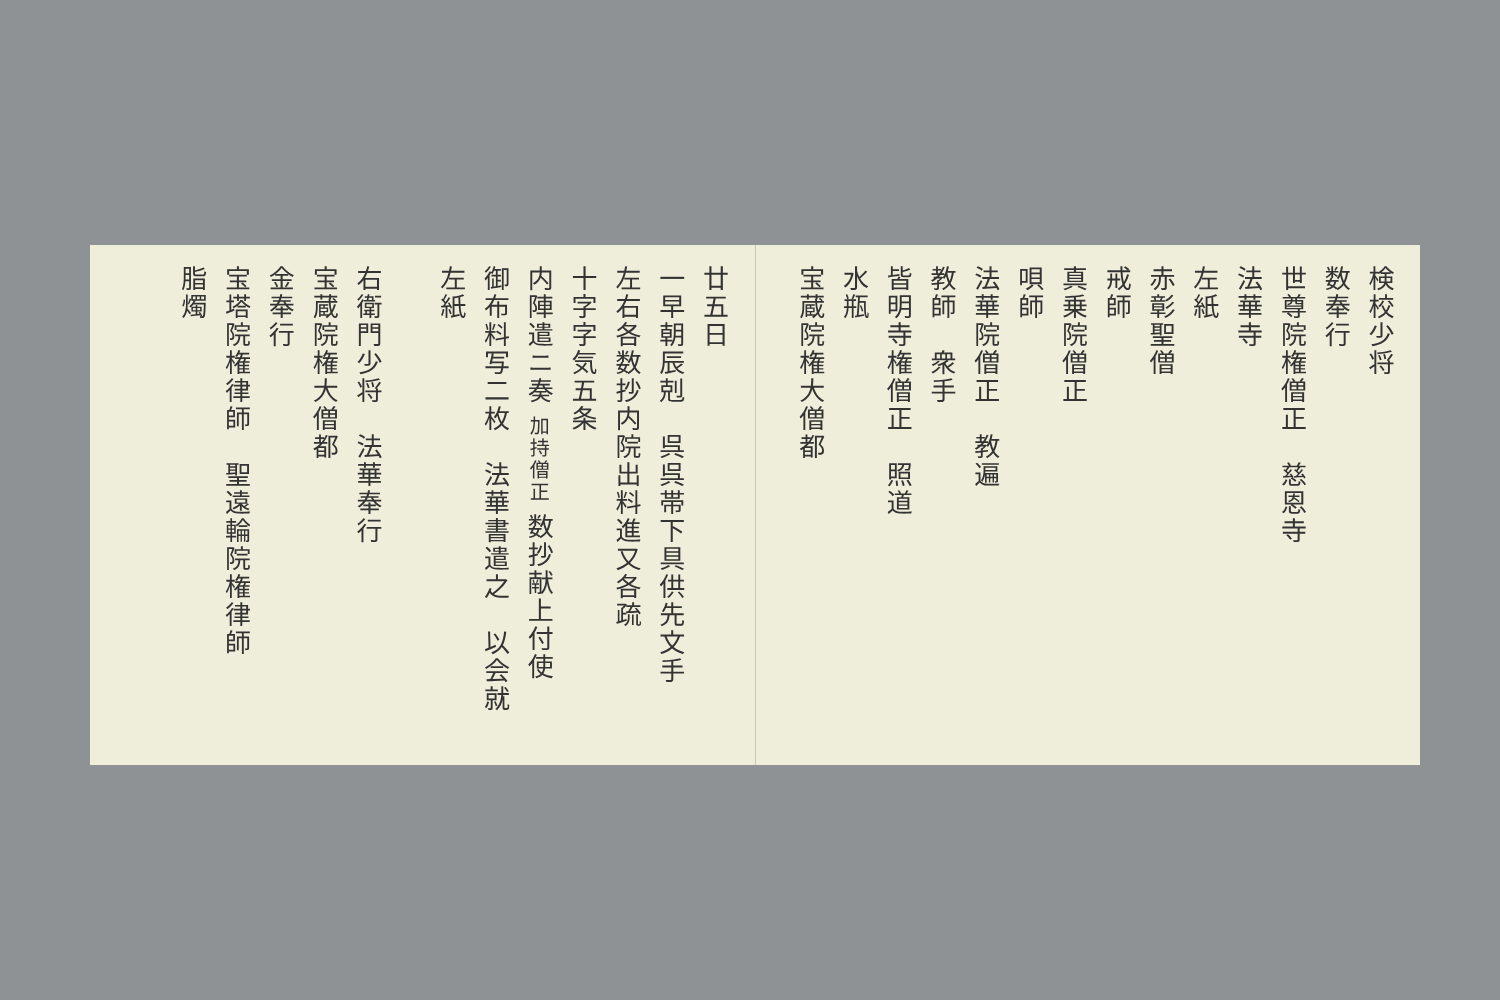廿五日
一早朝辰剋　呉呉帯下具供先文手
左右各数抄内院出料進又各疏
十字字気五条
内陣遣ニ奏 加持僧正 数抄献上付使
御布料写二枚　法華書遣之　以会就
左紙
右衛門少将　法華奉行
宝蔵院権大僧都
金奉行
宝塔院権律師　聖遠輪院権律師
脂燭
検校少将
数奉行
世尊院権僧正　慈恩寺
法華寺
左紙
赤彰聖僧
戒師
真乗院僧正
唄師
法華院僧正　教遍
教師　衆手
皆明寺権僧正　照道
水瓶
宝蔵院権大僧都